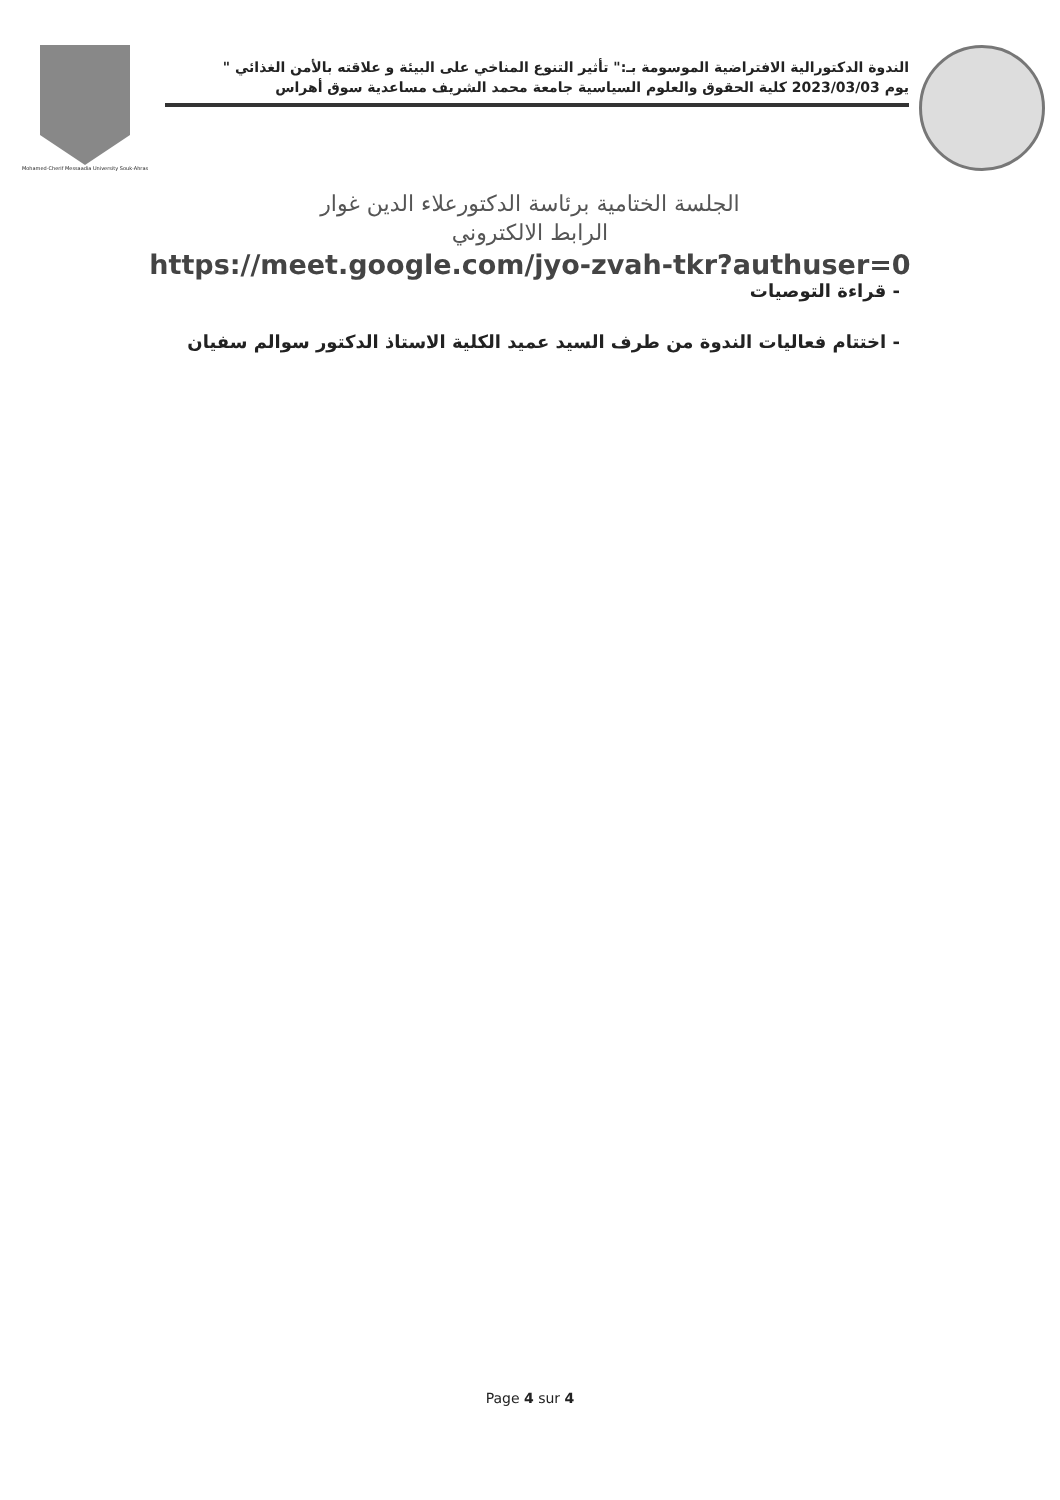Mohamed-Cherif Messaadia University Souk-Ahras
الندوة الدكتورالية الافتراضية الموسومة بـ:" تأثير التنوع المناخي على البيئة و علاقته بالأمن الغذائي "
يوم 2023/03/03 كلية الحقوق والعلوم السياسية جامعة محمد الشريف مساعدية سوق أهراس
الجلسة الختامية برئاسة الدكتورعلاء الدين غوار
الرابط الالكتروني
https://meet.google.com/jyo-zvah-tkr?authuser=0
- قراءة التوصيات
- اختتام فعاليات الندوة من طرف السيد عميد الكلية الاستاذ الدكتور سوالم سفيان
Page 4 sur 4